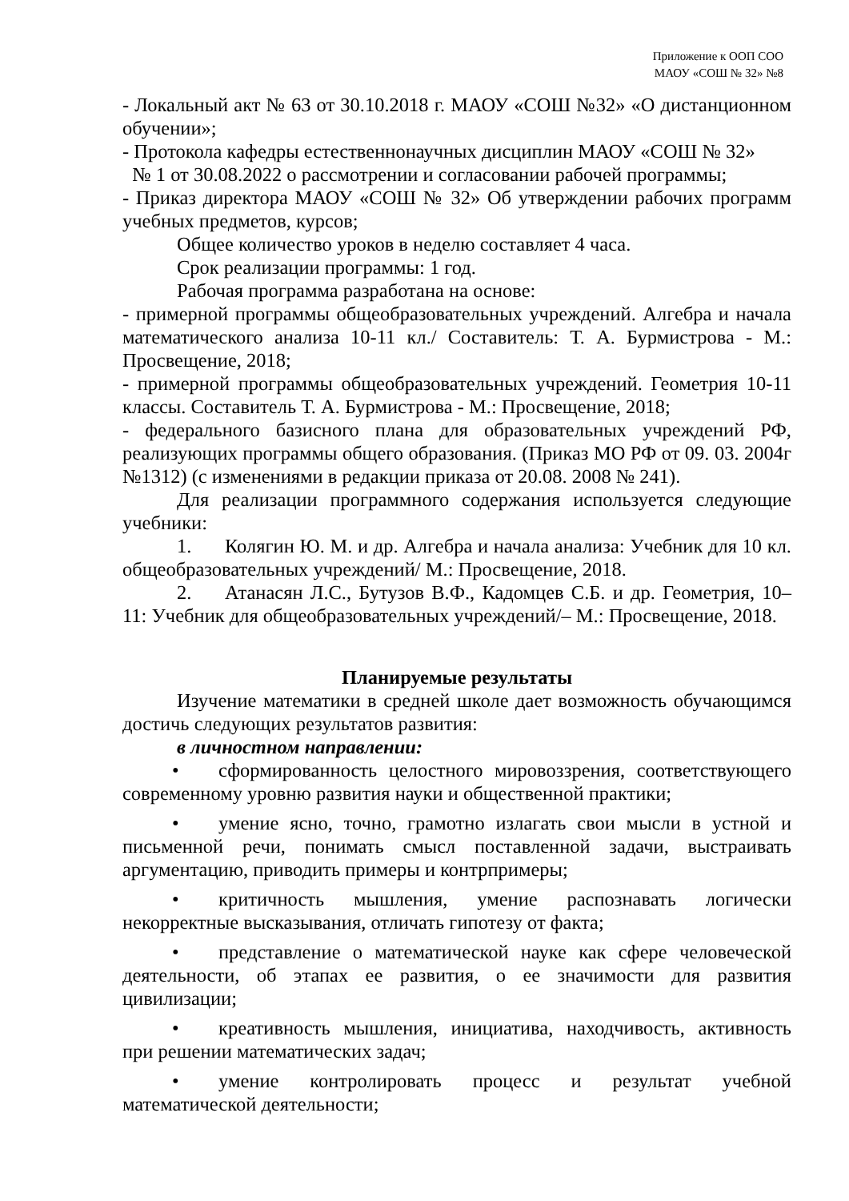Приложение к ООП СОО
МАОУ «СОШ № 32» №8
- Локальный акт № 63 от 30.10.2018 г. МАОУ «СОШ №32» «О дистанционном обучении»;
- Протокола кафедры естественнонаучных дисциплин МАОУ «СОШ № 32»
№ 1 от 30.08.2022 о рассмотрении и согласовании рабочей программы;
- Приказ директора МАОУ «СОШ № 32» Об утверждении рабочих программ учебных предметов, курсов;
Общее количество уроков в неделю составляет 4 часа.
Срок реализации программы: 1 год.
Рабочая программа разработана на основе:
- примерной программы общеобразовательных учреждений. Алгебра и начала математического анализа 10-11 кл./ Составитель: Т. А. Бурмистрова - М.: Просвещение, 2018;
- примерной программы общеобразовательных учреждений. Геометрия 10-11 классы. Составитель Т. А. Бурмистрова - М.: Просвещение, 2018;
- федерального базисного плана для образовательных учреждений РФ, реализующих программы общего образования. (Приказ МО РФ от 09. 03. 2004г №1312) (с изменениями в редакции приказа от 20.08. 2008 № 241).
Для реализации программного содержания используется следующие учебники:
1. Колягин Ю. М. и др. Алгебра и начала анализа: Учебник для 10 кл. общеобразовательных учреждений/ М.: Просвещение, 2018.
2. Атанасян Л.С., Бутузов В.Ф., Кадомцев С.Б. и др. Геометрия, 10–11: Учебник для общеобразовательных учреждений/– М.: Просвещение, 2018.
Планируемые результаты
Изучение математики в средней школе дает возможность обучающимся достичь следующих результатов развития:
в личностном направлении:
• сформированность целостного мировоззрения, соответствующего современному уровню развития науки и общественной практики;
• умение ясно, точно, грамотно излагать свои мысли в устной и письменной речи, понимать смысл поставленной задачи, выстраивать аргументацию, приводить примеры и контрпримеры;
• критичность мышления, умение распознавать логически некорректные высказывания, отличать гипотезу от факта;
• представление о математической науке как сфере человеческой деятельности, об этапах ее развития, о ее значимости для развития цивилизации;
• креативность мышления, инициатива, находчивость, активность при решении математических задач;
• умение контролировать процесс и результат учебной математической деятельности;